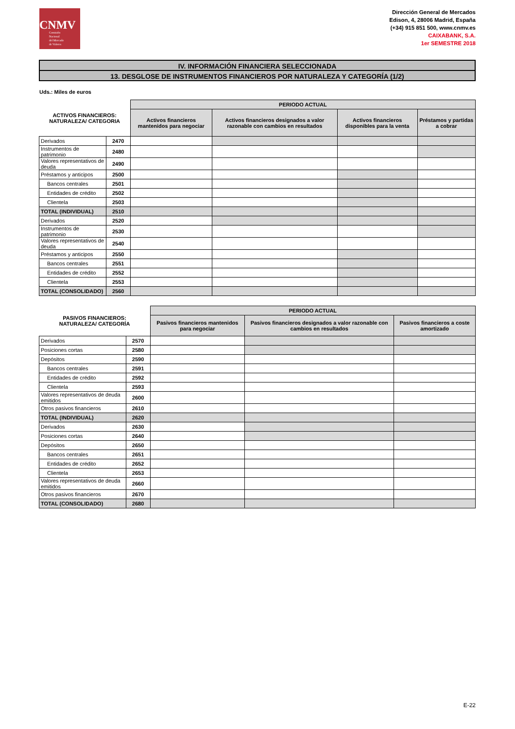CNMV
Comisión
Nacional
del Mercado
de Valores
Dirección General de Mercados
Edison, 4, 28006 Madrid, España
(+34) 915 851 500, www.cnmv.es
CAIXABANK, S.A.
1er SEMESTRE 2018
IV. INFORMACIÓN FINANCIERA SELECCIONADA
13. DESGLOSE DE INSTRUMENTOS FINANCIEROS POR NATURALEZA Y CATEGORÍA (1/2)
Uds.: Miles de euros
| ACTIVOS FINANCIEROS: NATURALEZA/ CATEGORIA | | PERIODO ACTUAL | | | |
| --- | --- | --- | --- | --- | --- |
| | | Activos financieros mantenidos para negociar | Activos financieros designados a valor razonable con cambios en resultados | Activos financieros disponibles para la venta | Préstamos y partidas a cobrar |
| Derivados | 2470 | | | | |
| Instrumentos de patrimonio | 2480 | | | | |
| Valores representativos de deuda | 2490 | | | | |
| Préstamos y anticipos | 2500 | | | | |
| Bancos centrales | 2501 | | | | |
| Entidades de crédito | 2502 | | | | |
| Clientela | 2503 | | | | |
| TOTAL (INDIVIDUAL) | 2510 | | | | |
| Derivados | 2520 | | | | |
| Instrumentos de patrimonio | 2530 | | | | |
| Valores representativos de deuda | 2540 | | | | |
| Préstamos y anticipos | 2550 | | | | |
| Bancos centrales | 2551 | | | | |
| Entidades de crédito | 2552 | | | | |
| Clientela | 2553 | | | | |
| TOTAL (CONSOLIDADO) | 2560 | | | | |
| PASIVOS FINANCIEROS: NATURALEZA/ CATEGORÍA | | PERIODO ACTUAL | | |
| --- | --- | --- | --- | --- |
| | | Pasivos financieros mantenidos para negociar | Pasivos financieros designados a valor razonable con cambios en resultados | Pasivos financieros a coste amortizado |
| Derivados | 2570 | | | |
| Posiciones cortas | 2580 | | | |
| Depósitos | 2590 | | | |
| Bancos centrales | 2591 | | | |
| Entidades de crédito | 2592 | | | |
| Clientela | 2593 | | | |
| Valores representativos de deuda emitidos | 2600 | | | |
| Otros pasivos financieros | 2610 | | | |
| TOTAL (INDIVIDUAL) | 2620 | | | |
| Derivados | 2630 | | | |
| Posiciones cortas | 2640 | | | |
| Depósitos | 2650 | | | |
| Bancos centrales | 2651 | | | |
| Entidades de crédito | 2652 | | | |
| Clientela | 2653 | | | |
| Valores representativos de deuda emitidos | 2660 | | | |
| Otros pasivos financieros | 2670 | | | |
| TOTAL (CONSOLIDADO) | 2680 | | | |
E-22